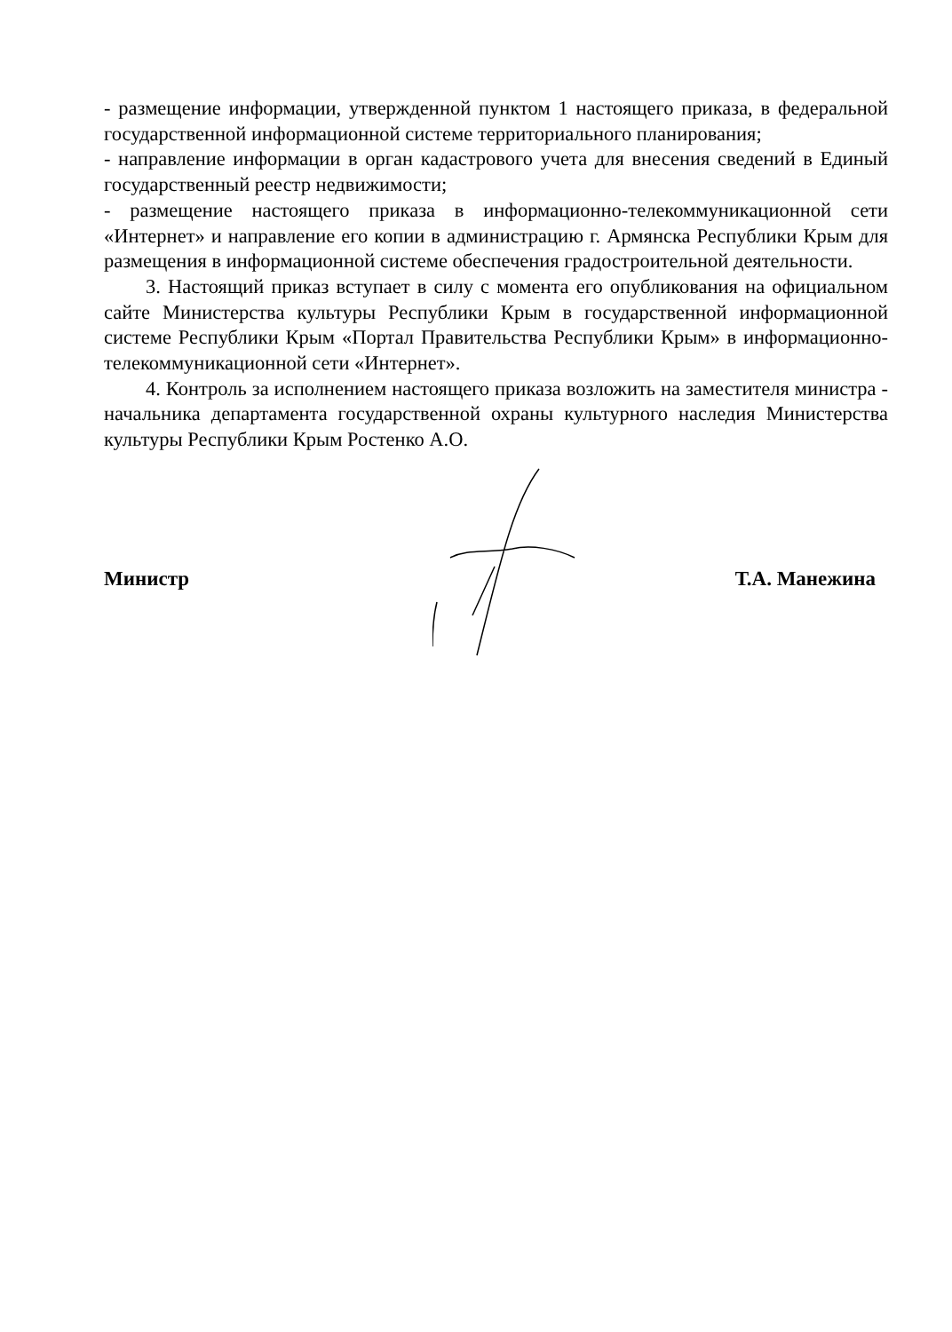- размещение информации, утвержденной пунктом 1 настоящего приказа, в федеральной государственной информационной системе территориального планирования;
- направление информации в орган кадастрового учета для внесения сведений в Единый государственный реестр недвижимости;
- размещение настоящего приказа в информационно-телекоммуникационной сети «Интернет» и направление его копии в администрацию г. Армянска Республики Крым для размещения в информационной системе обеспечения градостроительной деятельности.
3. Настоящий приказ вступает в силу с момента его опубликования на официальном сайте Министерства культуры Республики Крым в государственной информационной системе Республики Крым «Портал Правительства Республики Крым» в информационно-телекоммуникационной сети «Интернет».
4. Контроль за исполнением настоящего приказа возложить на заместителя министра - начальника департамента государственной охраны культурного наследия Министерства культуры Республики Крым Ростенко А.О.
Министр Т.А. Манежина